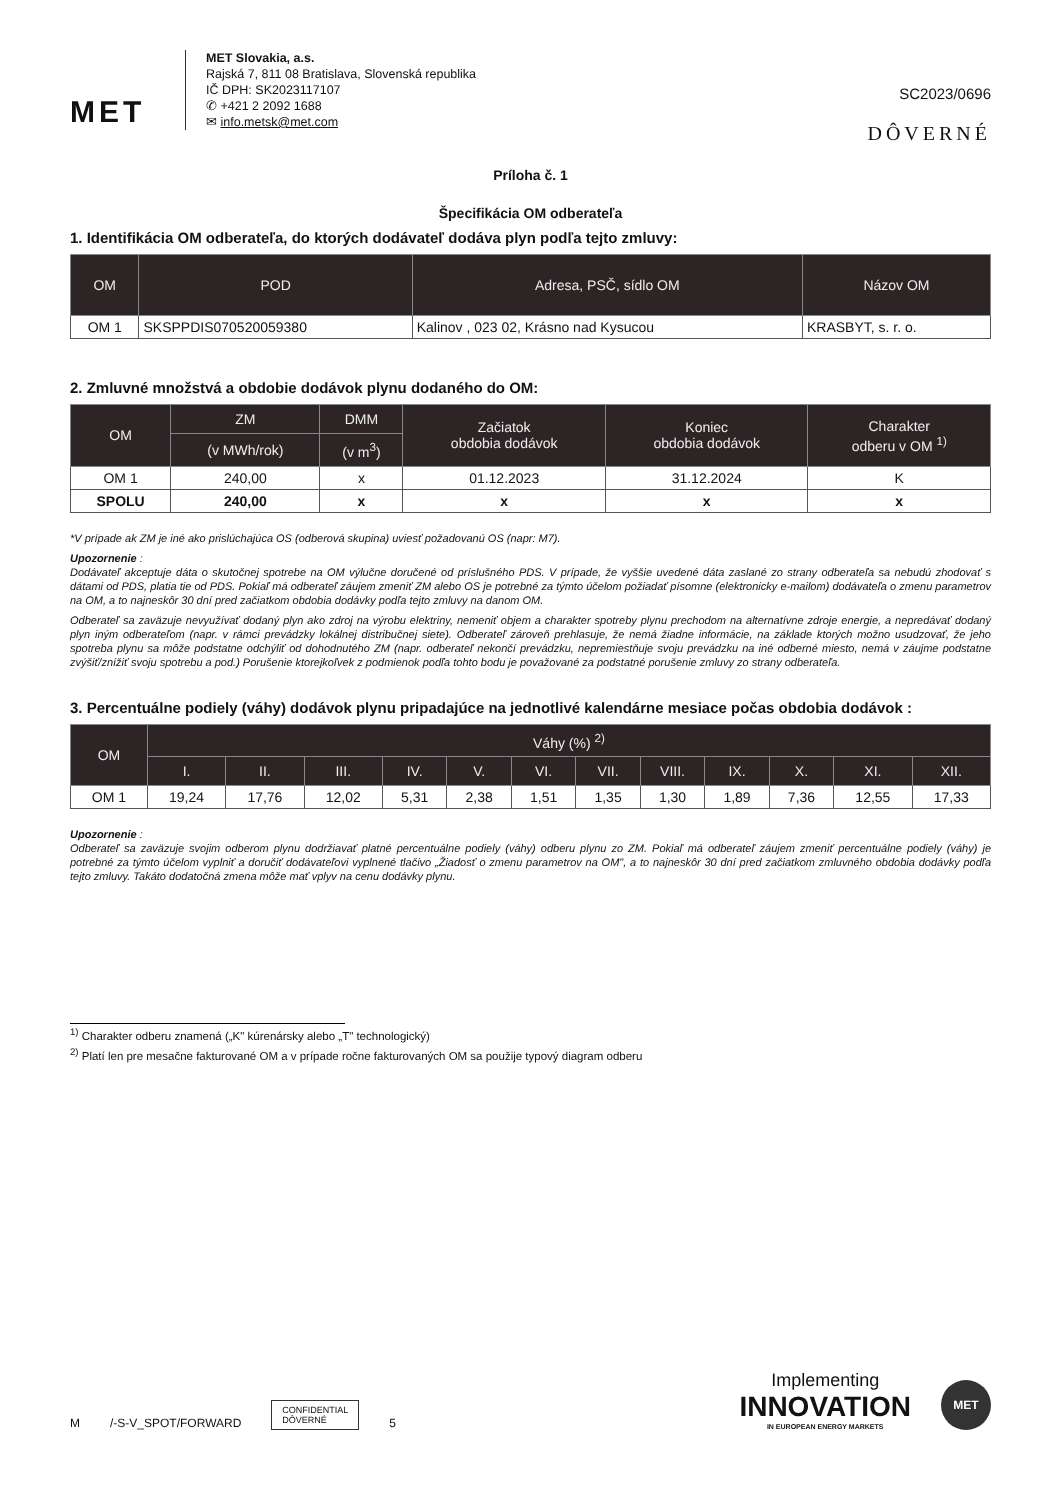MET
MET Slovakia, a.s.
Rajská 7, 811 08 Bratislava, Slovenská republika
IČ DPH: SK2023117107
✆ +421 2 2092 1688
✉ info.metsk@met.com
SC2023/0696
DÔVERNÉ
Príloha č. 1
Špecifikácia OM odberateľa
1. Identifikácia OM odberateľa, do ktorých dodávateľ dodáva plyn podľa tejto zmluvy:
| OM | POD | Adresa, PSČ, sídlo OM | Názov OM |
| --- | --- | --- | --- |
| OM 1 | SKSPPDIS070520059380 | Kalinov , 023 02, Krásno nad Kysucou | KRASBYT, s. r. o. |
2. Zmluvné množstvá a obdobie dodávok plynu dodaného do OM:
| OM | ZM | DMM | Začiatok obdobia dodávok | Koniec obdobia dodávok | Charakter odberu v OM <sup>1)</sup> |
| --- | --- | --- | --- | --- | --- |
| | (v MWh/rok) | (v m<sup>3</sup>) | | | |
| OM 1 | 240,00 | x | 01.12.2023 | 31.12.2024 | K |
| SPOLU | 240,00 | x | x | x | x |
*V prípade ak ZM je iné ako prislúchajúca OS (odberová skupina) uviesť požadovanú OS (napr: M7).
Upozornenie :
Dodávateľ akceptuje dáta o skutočnej spotrebe na OM výlučne doručené od príslušného PDS. V prípade, že vyššie uvedené dáta zaslané zo strany odberateľa sa nebudú zhodovať s dátami od PDS, platia tie od PDS. Pokiaľ má odberateľ záujem zmeniť ZM alebo OS je potrebné za týmto účelom požiadať písomne (elektronicky e-mailom) dodávateľa o zmenu parametrov na OM, a to najneskôr 30 dní pred začiatkom obdobia dodávky podľa tejto zmluvy na danom OM.
Odberateľ sa zaväzuje nevyužívať dodaný plyn ako zdroj na výrobu elektriny, nemeniť objem a charakter spotreby plynu prechodom na alternatívne zdroje energie, a nepredávať dodaný plyn iným odberateľom (napr. v rámci prevádzky lokálnej distribučnej siete). Odberateľ zároveň prehlasuje, že nemá žiadne informácie, na základe ktorých možno usudzovať, že jeho spotreba plynu sa môže podstatne odchýliť od dohodnutého ZM (napr. odberateľ nekončí prevádzku, nepremiestňuje svoju prevádzku na iné odberné miesto, nemá v záujme podstatne zvýšiť/znížiť svoju spotrebu a pod.) Porušenie ktorejkoľvek z podmienok podľa tohto bodu je považované za podstatné porušenie zmluvy zo strany odberateľa.
3. Percentuálne podiely (váhy) dodávok plynu pripadajúce na jednotlivé kalendárne mesiace počas obdobia dodávok :
| OM | Váhy (%) <sup>2)</sup> | | | | | | | | | | | |
| --- | --- | --- | --- | --- | --- | --- | --- | --- | --- | --- | --- | --- |
| | I. | II. | III. | IV. | V. | VI. | VII. | VIII. | IX. | X. | XI. | XII. |
| OM 1 | 19,24 | 17,76 | 12,02 | 5,31 | 2,38 | 1,51 | 1,35 | 1,30 | 1,89 | 7,36 | 12,55 | 17,33 |
Upozornenie :
Odberateľ sa zaväzuje svojim odberom plynu dodržiavať platné percentuálne podiely (váhy) odberu plynu zo ZM. Pokiaľ má odberateľ záujem zmeniť percentuálne podiely (váhy) je potrebné za týmto účelom vyplniť a doručiť dodávateľovi vyplnené tlačivo „Žiadosť o zmenu parametrov na OM", a to najneskôr 30 dní pred začiatkom zmluvného obdobia dodávky podľa tejto zmluvy. Takáto dodatočná zmena môže mať vplyv na cenu dodávky plynu.
<sup>1)</sup> Charakter odberu znamená („K" kúrenársky alebo „T" technologický)
<sup>2)</sup> Platí len pre mesačne fakturované OM a v prípade ročne fakturovaných OM sa použije typový diagram odberu
M
/-S-V_SPOT/FORWARD
CONFIDENTIAL
DÔVERNÉ
5
Implementing
INNOVATION
IN EUROPEAN ENERGY MARKETS
MET